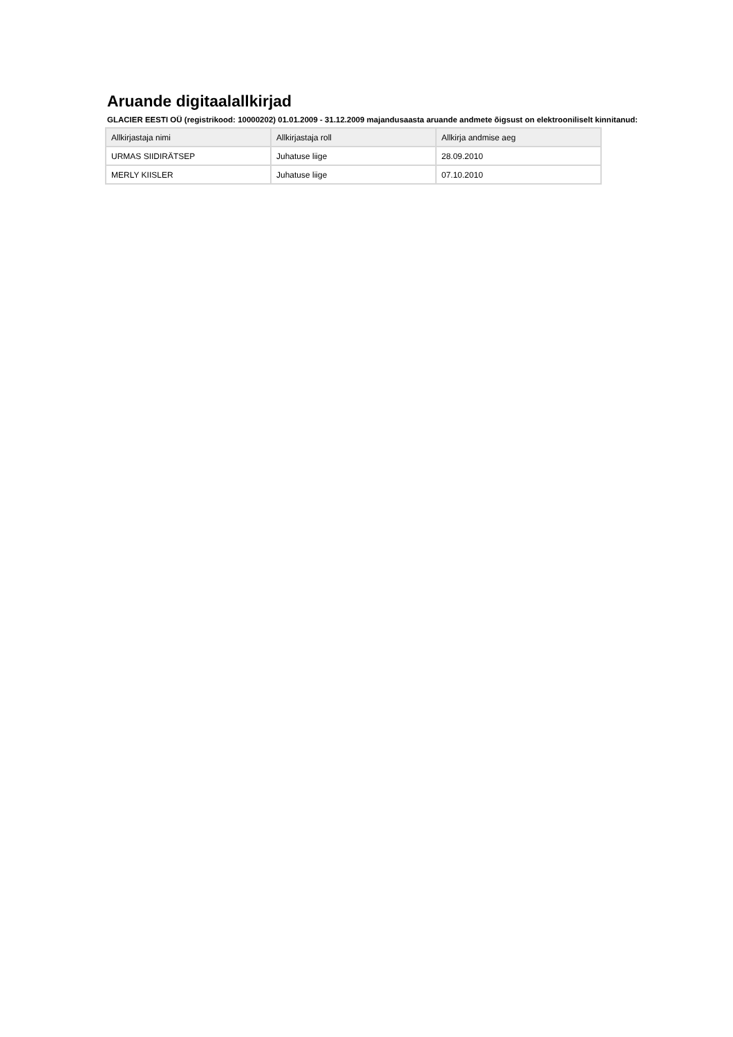Aruande digitaalallkirjad
GLACIER EESTI OÜ (registrikood: 10000202) 01.01.2009 - 31.12.2009 majandusaasta aruande andmete õigsust on elektrooniliselt kinnitanud:
| Allkirjastaja nimi | Allkirjastaja roll | Allkirja andmise aeg |
| --- | --- | --- |
| URMAS SIIDIRÄTSEP | Juhatuse liige | 28.09.2010 |
| MERLY KIISLER | Juhatuse liige | 07.10.2010 |